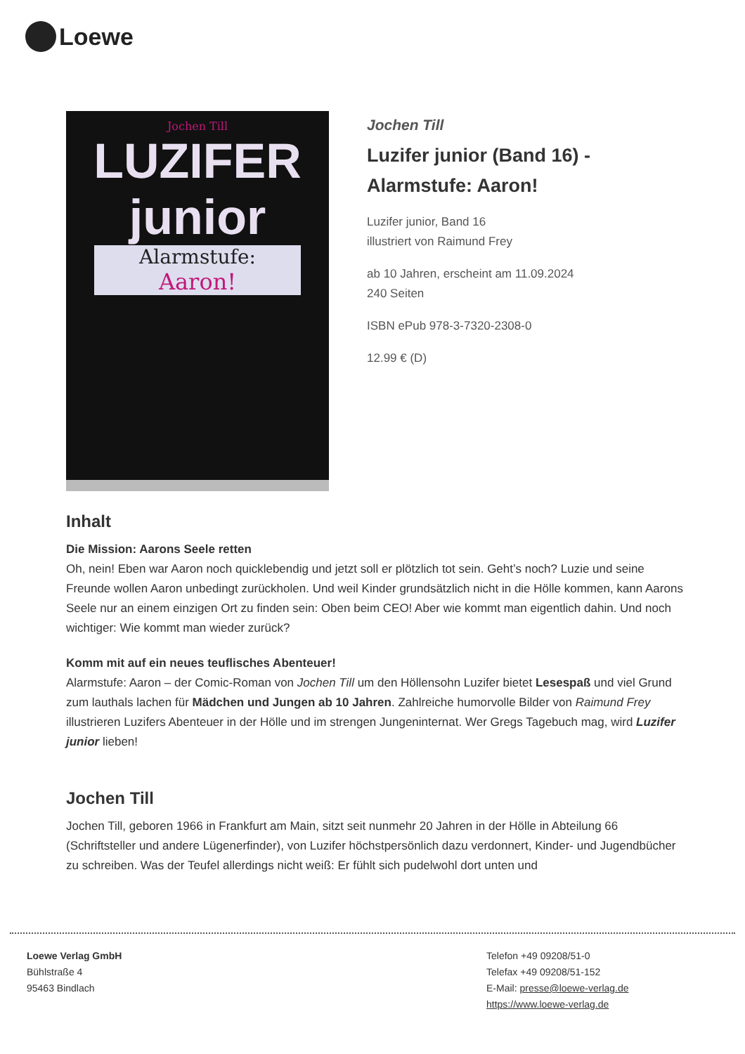Loewe
Jochen Till
LUZIFER junior
Alarmstufe:
Aaron!
Jochen Till
Luzifer junior (Band 16) -
Alarmstufe: Aaron!
Luzifer junior, Band 16
illustriert von Raimund Frey
ab 10 Jahren, erscheint am 11.09.2024
240 Seiten
ISBN ePub 978-3-7320-2308-0
12.99 € (D)
Inhalt
Die Mission: Aarons Seele retten
Oh, nein! Eben war Aaron noch quicklebendig und jetzt soll er plötzlich tot sein. Geht’s noch? Luzie und seine Freunde wollen Aaron unbedingt zurückholen. Und weil Kinder grundsätzlich nicht in die Hölle kommen, kann Aarons Seele nur an einem einzigen Ort zu finden sein: Oben beim CEO! Aber wie kommt man eigentlich dahin. Und noch wichtiger: Wie kommt man wieder zurück?
Komm mit auf ein neues teuflisches Abenteuer!
Alarmstufe: Aaron – der Comic-Roman von Jochen Till um den Höllensohn Luzifer bietet Lesespaß und viel Grund zum lauthals lachen für Mädchen und Jungen ab 10 Jahren. Zahlreiche humorvolle Bilder von Raimund Frey illustrieren Luzifers Abenteuer in der Hölle und im strengen Jungeninternat. Wer Gregs Tagebuch mag, wird Luzifer junior lieben!
Jochen Till
Jochen Till, geboren 1966 in Frankfurt am Main, sitzt seit nunmehr 20 Jahren in der Hölle in Abteilung 66 (Schriftsteller und andere Lügenerfinder), von Luzifer höchstpersönlich dazu verdonnert, Kinder- und Jugendbücher zu schreiben. Was der Teufel allerdings nicht weiß: Er fühlt sich pudelwohl dort unten und
Loewe Verlag GmbH
Bühlstraße 4
95463 Bindlach
Telefon +49 09208/51-0
Telefax +49 09208/51-152
E-Mail: presse@loewe-verlag.de
https://www.loewe-verlag.de